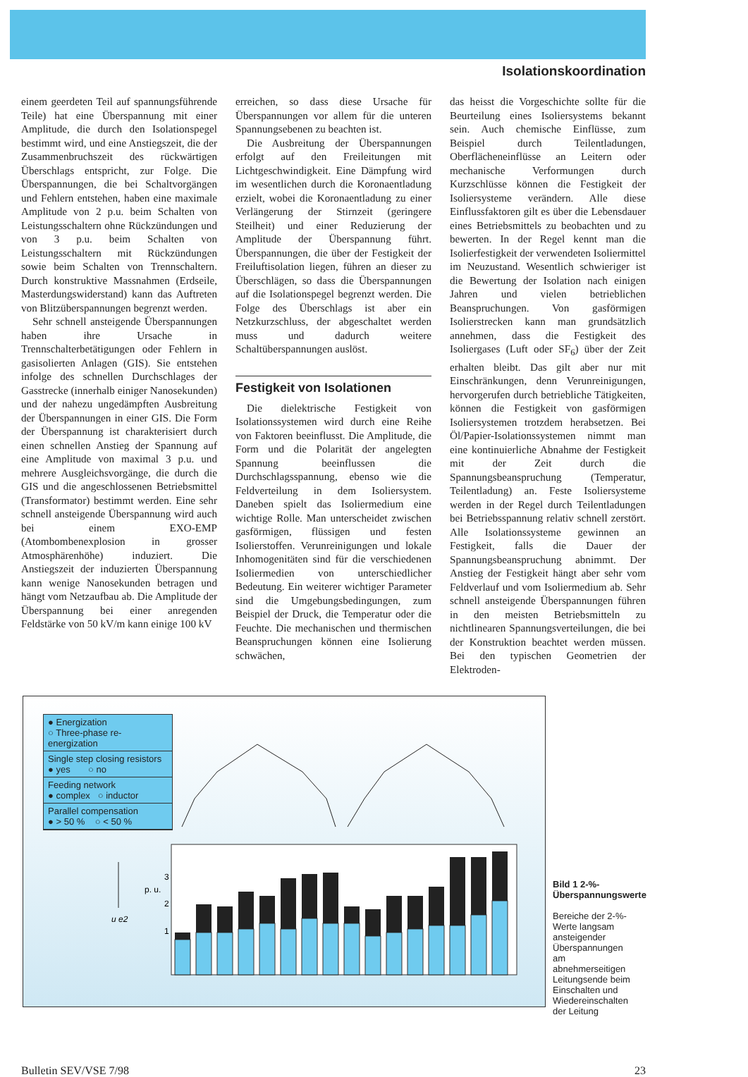Isolationskoordination
einem geerdeten Teil auf spannungsführende Teile) hat eine Überspannung mit einer Amplitude, die durch den Isolationspegel bestimmt wird, und eine Anstiegszeit, die der Zusammenbruchszeit des rückwärtigen Überschlags entspricht, zur Folge. Die Überspannungen, die bei Schaltvorgängen und Fehlern entstehen, haben eine maximale Amplitude von 2 p.u. beim Schalten von Leistungsschaltern ohne Rückzündungen und von 3 p.u. beim Schalten von Leistungsschaltern mit Rückzündungen sowie beim Schalten von Trennschaltern. Durch konstruktive Massnahmen (Erdseile, Masterdungswiderstand) kann das Auftreten von Blitzüberspannungen begrenzt werden.
Sehr schnell ansteigende Überspannungen haben ihre Ursache in Trennschalterbetätigungen oder Fehlern in gasisolierten Anlagen (GIS). Sie entstehen infolge des schnellen Durchschlages der Gasstrecke (innerhalb einiger Nanosekunden) und der nahezu ungedämpften Ausbreitung der Überspannungen in einer GIS. Die Form der Überspannung ist charakterisiert durch einen schnellen Anstieg der Spannung auf eine Amplitude von maximal 3 p.u. und mehrere Ausgleichsvorgänge, die durch die GIS und die angeschlossenen Betriebsmittel (Transformator) bestimmt werden. Eine sehr schnell ansteigende Überspannung wird auch bei einem EXO-EMP (Atombombenexplosion in grosser Atmosphärenhöhe) induziert. Die Anstiegszeit der induzierten Überspannung kann wenige Nanosekunden betragen und hängt vom Netzaufbau ab. Die Amplitude der Überspannung bei einer anregenden Feldstärke von 50 kV/m kann einige 100 kV
erreichen, so dass diese Ursache für Überspannungen vor allem für die unteren Spannungsebenen zu beachten ist.
Die Ausbreitung der Überspannungen erfolgt auf den Freileitungen mit Lichtgeschwindigkeit. Eine Dämpfung wird im wesentlichen durch die Koronaentladung erzielt, wobei die Koronaentladung zu einer Verlängerung der Stirnzeit (geringere Steilheit) und einer Reduzierung der Amplitude der Überspannung führt. Überspannungen, die über der Festigkeit der Freiluftisolation liegen, führen an dieser zu Überschlägen, so dass die Überspannungen auf die Isolationspegel begrenzt werden. Die Folge des Überschlags ist aber ein Netzkurzschluss, der abgeschaltet werden muss und dadurch weitere Schaltüberspannungen auslöst.
Festigkeit von Isolationen
Die dielektrische Festigkeit von Isolationssystemen wird durch eine Reihe von Faktoren beeinflusst. Die Amplitude, die Form und die Polarität der angelegten Spannung beeinflussen die Durchschlagsspannung, ebenso wie die Feldverteilung in dem Isoliersystem. Daneben spielt das Isoliermedium eine wichtige Rolle. Man unterscheidet zwischen gasförmigen, flüssigen und festen Isolierstoffen. Verunreinigungen und lokale Inhomogenitäten sind für die verschiedenen Isoliermedien von unterschiedlicher Bedeutung. Ein weiterer wichtiger Parameter sind die Umgebungsbedingungen, zum Beispiel der Druck, die Temperatur oder die Feuchte. Die mechanischen und thermischen Beanspruchungen können eine Isolierung schwächen,
das heisst die Vorgeschichte sollte für die Beurteilung eines Isoliersystems bekannt sein. Auch chemische Einflüsse, zum Beispiel durch Teilentladungen, Oberflächeneinflüsse an Leitern oder mechanische Verformungen durch Kurzschlüsse können die Festigkeit der Isoliersysteme verändern. Alle diese Einflussfaktoren gilt es über die Lebensdauer eines Betriebsmittels zu beobachten und zu bewerten. In der Regel kennt man die Isolierfestigkeit der verwendeten Isoliermittel im Neuzustand. Wesentlich schwieriger ist die Bewertung der Isolation nach einigen Jahren und vielen betrieblichen Beanspruchungen. Von gasförmigen Isolierstrecken kann man grundsätzlich annehmen, dass die Festigkeit des Isoliergases (Luft oder SF<sub>6</sub>) über der Zeit erhalten bleibt. Das gilt aber nur mit Einschränkungen, denn Verunreinigungen, hervorgerufen durch betriebliche Tätigkeiten, können die Festigkeit von gasförmigen Isoliersystemen trotzdem herabsetzen. Bei Öl/Papier-Isolationssystemen nimmt man eine kontinuierliche Abnahme der Festigkeit mit der Zeit durch die Spannungsbeanspruchung (Temperatur, Teilentladung) an. Feste Isoliersysteme werden in der Regel durch Teilentladungen bei Betriebsspannung relativ schnell zerstört. Alle Isolationssysteme gewinnen an Festigkeit, falls die Dauer der Spannungsbeanspruchung abnimmt. Der Anstieg der Festigkeit hängt aber sehr vom Feldverlauf und vom Isoliermedium ab. Sehr schnell ansteigende Überspannungen führen in den meisten Betriebsmitteln zu nichtlinearen Spannungsverteilungen, die bei der Konstruktion beachtet werden müssen. Bei den typischen Geometrien der Elektroden-
● Energization
○ Three-phase re-energization
Single step closing resistors
● yes ○ no
Feeding network
● complex ○ inductor
Parallel compensation
● > 50 % ○ < 50 %
3
p. u.
2
1
u e2
Bild 1 2-%-Überspannungswerte
Bereiche der 2-%-Werte langsam ansteigender Überspannungen am abnehmerseitigen Leitungsende beim Einschalten und Wiedereinschalten der Leitung
Bulletin SEV/VSE 7/98 23